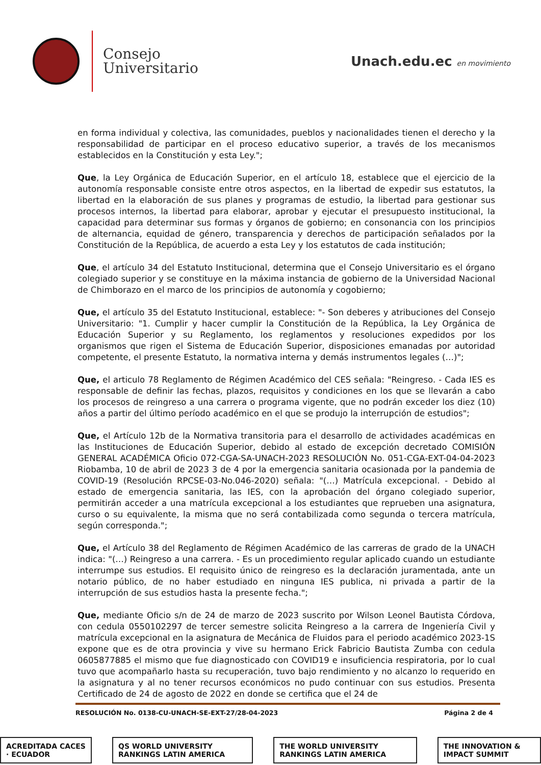Consejo
Universitario
Unach.edu.ec en movimiento
en forma individual y colectiva, las comunidades, pueblos y nacionalidades tienen el derecho y la responsabilidad de participar en el proceso educativo superior, a través de los mecanismos establecidos en la Constitución y esta Ley.";
Que, la Ley Orgánica de Educación Superior, en el artículo 18, establece que el ejercicio de la autonomía responsable consiste entre otros aspectos, en la libertad de expedir sus estatutos, la libertad en la elaboración de sus planes y programas de estudio, la libertad para gestionar sus procesos internos, la libertad para elaborar, aprobar y ejecutar el presupuesto institucional, la capacidad para determinar sus formas y órganos de gobierno; en consonancia con los principios de alternancia, equidad de género, transparencia y derechos de participación señalados por la Constitución de la República, de acuerdo a esta Ley y los estatutos de cada institución;
Que, el artículo 34 del Estatuto Institucional, determina que el Consejo Universitario es el órgano colegiado superior y se constituye en la máxima instancia de gobierno de la Universidad Nacional de Chimborazo en el marco de los principios de autonomía y cogobierno;
Que, el artículo 35 del Estatuto Institucional, establece: "- Son deberes y atribuciones del Consejo Universitario: "1. Cumplir y hacer cumplir la Constitución de la República, la Ley Orgánica de Educación Superior y su Reglamento, los reglamentos y resoluciones expedidos por los organismos que rigen el Sistema de Educación Superior, disposiciones emanadas por autoridad competente, el presente Estatuto, la normativa interna y demás instrumentos legales (…)";
Que, el articulo 78 Reglamento de Régimen Académico del CES señala: "Reingreso. - Cada IES es responsable de definir las fechas, plazos, requisitos y condiciones en los que se llevarán a cabo los procesos de reingreso a una carrera o programa vigente, que no podrán exceder los diez (10) años a partir del último período académico en el que se produjo la interrupción de estudios";
Que, el Artículo 12b de la Normativa transitoria para el desarrollo de actividades académicas en las Instituciones de Educación Superior, debido al estado de excepción decretado COMISIÓN GENERAL ACADÉMICA Oficio 072-CGA-SA-UNACH-2023 RESOLUCIÓN No. 051-CGA-EXT-04-04-2023 Riobamba, 10 de abril de 2023 3 de 4 por la emergencia sanitaria ocasionada por la pandemia de COVID-19 (Resolución RPCSE-03-No.046-2020) señala: "(…) Matrícula excepcional. - Debido al estado de emergencia sanitaria, las IES, con la aprobación del órgano colegiado superior, permitirán acceder a una matrícula excepcional a los estudiantes que reprueben una asignatura, curso o su equivalente, la misma que no será contabilizada como segunda o tercera matrícula, según corresponda.";
Que, el Artículo 38 del Reglamento de Régimen Académico de las carreras de grado de la UNACH indica: "(…) Reingreso a una carrera. - Es un procedimiento regular aplicado cuando un estudiante interrumpe sus estudios. El requisito único de reingreso es la declaración juramentada, ante un notario público, de no haber estudiado en ninguna IES publica, ni privada a partir de la interrupción de sus estudios hasta la presente fecha.";
Que, mediante Oficio s/n de 24 de marzo de 2023 suscrito por Wilson Leonel Bautista Córdova, con cedula 0550102297 de tercer semestre solicita Reingreso a la carrera de Ingeniería Civil y matrícula excepcional en la asignatura de Mecánica de Fluidos para el periodo académico 2023-1S expone que es de otra provincia y vive su hermano Erick Fabricio Bautista Zumba con cedula 0605877885 el mismo que fue diagnosticado con COVID19 e insuficiencia respiratoria, por lo cual tuvo que acompañarlo hasta su recuperación, tuvo bajo rendimiento y no alcanzo lo requerido en la asignatura y al no tener recursos económicos no pudo continuar con sus estudios. Presenta Certificado de 24 de agosto de 2022 en donde se certifica que el 24 de
RESOLUCIÓN No. 0138-CU-UNACH-SE-EXT-27/28-04-2023 Página 2 de 4
ACREDITADA CACES · ECUADOR QS WORLD UNIVERSITY RANKINGS LATIN AMERICA THE WORLD UNIVERSITY RANKINGS LATIN AMERICA THE INNOVATION & IMPACT SUMMIT